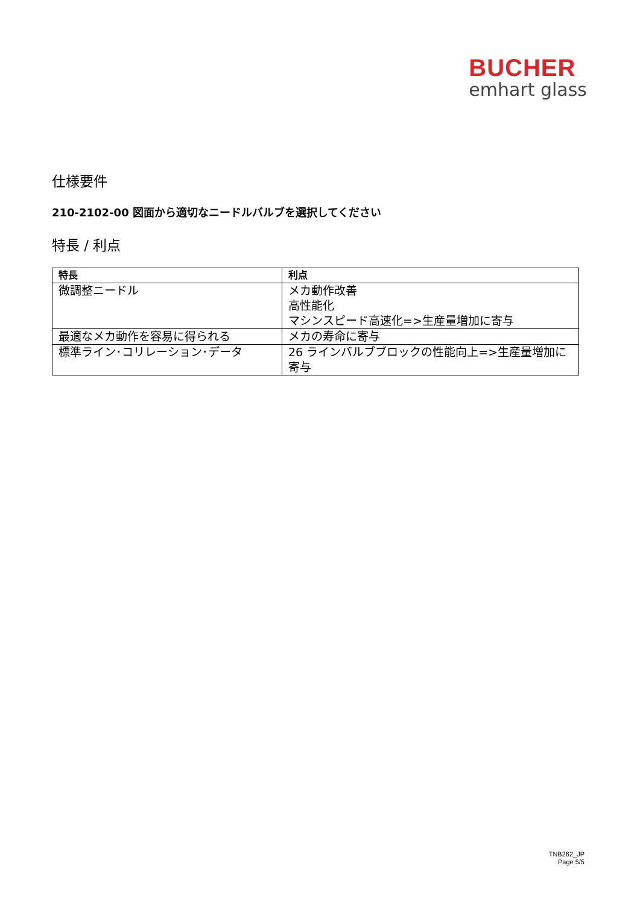BUCHER
emhart glass
仕様要件
210-2102-00 図面から適切なニードルバルブを選択してください
特長 / 利点
| 特長 | 利点 |
| --- | --- |
| 微調整ニードル | メカ動作改善 高性能化 マシンスピード高速化=>生産量増加に寄与 |
| 最適なメカ動作を容易に得られる | メカの寿命に寄与 |
| 標準ライン･コリレーション･データ | 26 ラインバルブブロックの性能向上=>生産量増加に寄与 |
TNB262_JP
Page 5/5